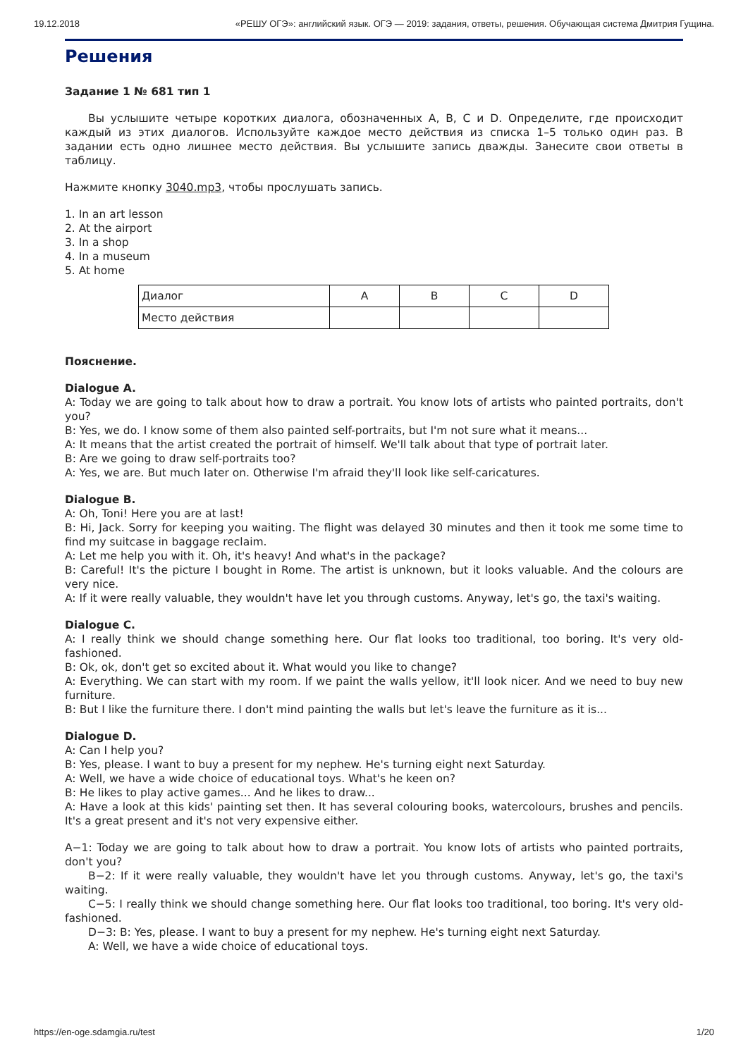19.12.2018 «РЕШУ ОГЭ»: английский язык. ОГЭ — 2019: задания, ответы, решения. Обучающая система Дмитрия Гущина.
Решения
Задание 1 № 681 тип 1
Вы услышите четыре коротких диалога, обозначенных A, B, C и D. Определите, где происходит каждый из этих диалогов. Используйте каждое место действия из списка 1–5 только один раз. В задании есть одно лишнее место действия. Вы услышите запись дважды. Занесите свои ответы в таблицу.
Нажмите кнопку 3040.mp3, чтобы прослушать запись.
1. In an art lesson
2. At the airport
3. In a shop
4. In a museum
5. At home
| Диалог | A | B | C | D |
| Место действия | | | | |
Пояснение.
Dialogue A.
A: Today we are going to talk about how to draw a portrait. You know lots of artists who painted portraits, don't you?
B: Yes, we do. I know some of them also painted self-portraits, but I'm not sure what it means...
A: It means that the artist created the portrait of himself. We'll talk about that type of portrait later.
B: Are we going to draw self-portraits too?
A: Yes, we are. But much later on. Otherwise I'm afraid they'll look like self-caricatures.
Dialogue B.
A: Oh, Toni! Here you are at last!
B: Hi, Jack. Sorry for keeping you waiting. The flight was delayed 30 minutes and then it took me some time to find my suitcase in baggage reclaim.
A: Let me help you with it. Oh, it's heavy! And what's in the package?
B: Careful! It's the picture I bought in Rome. The artist is unknown, but it looks valuable. And the colours are very nice.
A: If it were really valuable, they wouldn't have let you through customs. Anyway, let's go, the taxi's waiting.
Dialogue C.
A: I really think we should change something here. Our flat looks too traditional, too boring. It's very old-fashioned.
B: Ok, ok, don't get so excited about it. What would you like to change?
A: Everything. We can start with my room. If we paint the walls yellow, it'll look nicer. And we need to buy new furniture.
B: But I like the furniture there. I don't mind painting the walls but let's leave the furniture as it is...
Dialogue D.
A: Can I help you?
B: Yes, please. I want to buy a present for my nephew. He's turning eight next Saturday.
A: Well, we have a wide choice of educational toys. What's he keen on?
B: He likes to play active games... And he likes to draw...
A: Have a look at this kids' painting set then. It has several colouring books, watercolours, brushes and pencils. It's a great present and it's not very expensive either.
A−1: Today we are going to talk about how to draw a portrait. You know lots of artists who painted portraits, don't you?
B−2: If it were really valuable, they wouldn't have let you through customs. Anyway, let's go, the taxi's waiting.
C−5: I really think we should change something here. Our flat looks too traditional, too boring. It's very old-fashioned.
D−3: B: Yes, please. I want to buy a present for my nephew. He's turning eight next Saturday.
A: Well, we have a wide choice of educational toys.
https://en-oge.sdamgia.ru/test 1/20